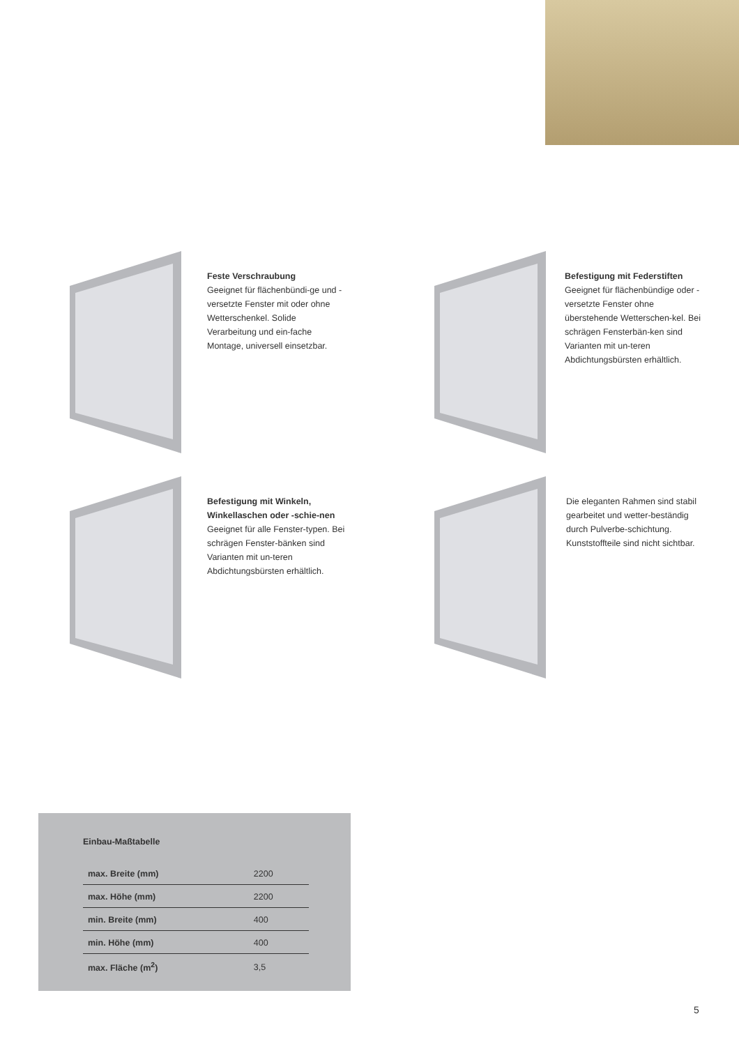Feste Verschraubung
Geeignet für flächenbündi-ge und -versetzte Fenster mit oder ohne Wetterschenkel. Solide Verarbeitung und ein-fache Montage, universell einsetzbar.
Befestigung mit Federstiften
Geeignet für flächenbündige oder -versetzte Fenster ohne überstehende Wetterschen-kel. Bei schrägen Fensterbän-ken sind Varianten mit un-teren Abdichtungsbürsten erhältlich.
Befestigung mit Winkeln, Winkellaschen oder -schie-nen
Geeignet für alle Fenster-typen. Bei schrägen Fenster-bänken sind Varianten mit un-teren Abdichtungsbürsten erhältlich.
Die eleganten Rahmen sind stabil gearbeitet und wetter-beständig durch Pulverbe-schichtung. Kunststoffteile sind nicht sichtbar.
Einbau-Maßtabelle
| max. Breite (mm) | 2200 |
| max. Höhe (mm) | 2200 |
| min. Breite (mm) | 400 |
| min. Höhe (mm) | 400 |
| max. Fläche (m<sup>2</sup>) | 3,5 |
5